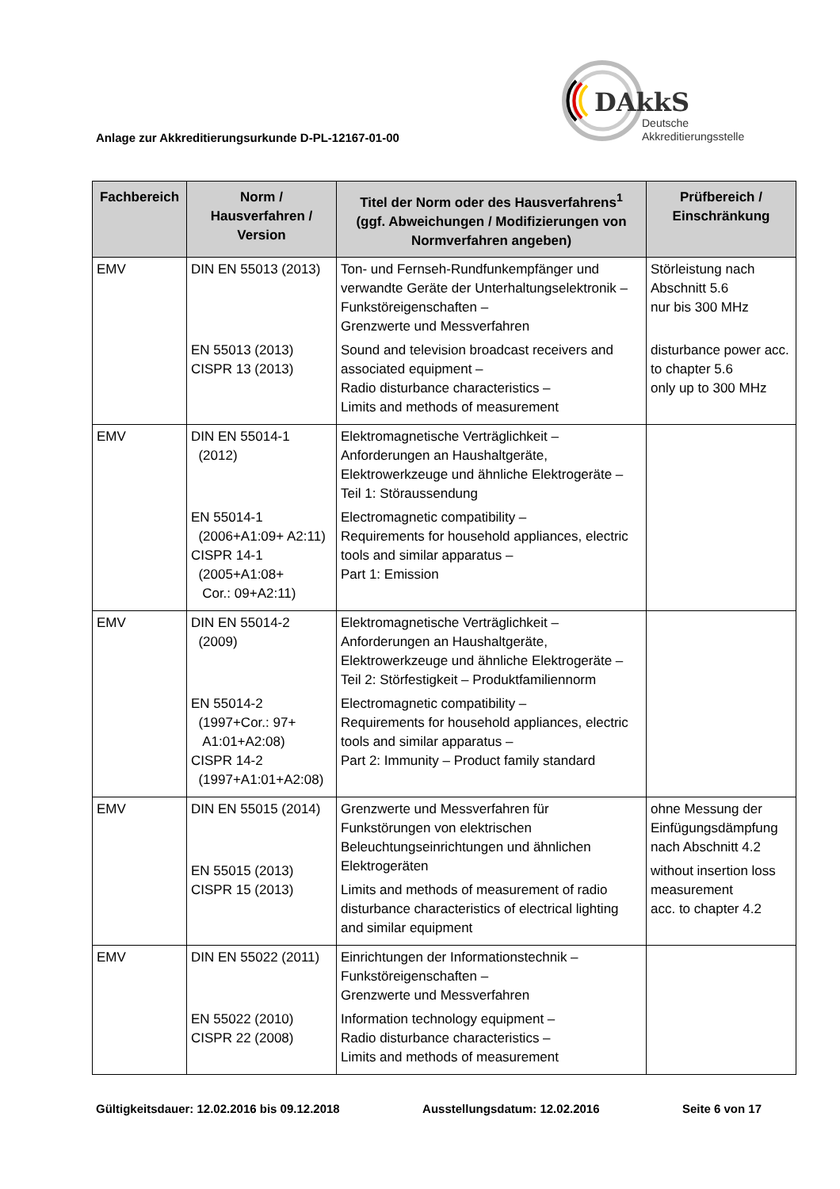DAkkS
Deutsche
Akkreditierungsstelle
Anlage zur Akkreditierungsurkunde D-PL-12167-01-00
| Fachbereich | Norm / Hausverfahren / Version | Titel der Norm oder des Hausverfahrens<sup>1</sup> (ggf. Abweichungen / Modifizierungen von Normverfahren angeben) | Prüfbereich / Einschränkung |
| --- | --- | --- | --- |
| EMV | DIN EN 55013 (2013) EN 55013 (2013) CISPR 13 (2013) | Ton- und Fernseh-Rundfunkempfänger und verwandte Geräte der Unterhaltungselektronik – Funkstöreigenschaften – Grenzwerte und Messverfahren Sound and television broadcast receivers and associated equipment – Radio disturbance characteristics – Limits and methods of measurement | Störleistung nach Abschnitt 5.6 nur bis 300 MHz disturbance power acc. to chapter 5.6 only up to 300 MHz |
| EMV | DIN EN 55014-1 (2012) EN 55014-1 (2006+A1:09+ A2:11) CISPR 14-1 (2005+A1:08+ Cor.: 09+A2:11) | Elektromagnetische Verträglichkeit – Anforderungen an Haushaltgeräte, Elektrowerkzeuge und ähnliche Elektrogeräte – Teil 1: Störaussendung Electromagnetic compatibility – Requirements for household appliances, electric tools and similar apparatus – Part 1: Emission | |
| EMV | DIN EN 55014-2 (2009) EN 55014-2 (1997+Cor.: 97+ A1:01+A2:08) CISPR 14-2 (1997+A1:01+A2:08) | Elektromagnetische Verträglichkeit – Anforderungen an Haushaltgeräte, Elektrowerkzeuge und ähnliche Elektrogeräte – Teil 2: Störfestigkeit – Produktfamiliennorm Electromagnetic compatibility – Requirements for household appliances, electric tools and similar apparatus – Part 2: Immunity – Product family standard | |
| EMV | DIN EN 55015 (2014) EN 55015 (2013) CISPR 15 (2013) | Grenzwerte und Messverfahren für Funkstörungen von elektrischen Beleuchtungseinrichtungen und ähnlichen Elektrogeräten Limits and methods of measurement of radio disturbance characteristics of electrical lighting and similar equipment | ohne Messung der Einfügungsdämpfung nach Abschnitt 4.2 without insertion loss measurement acc. to chapter 4.2 |
| EMV | DIN EN 55022 (2011) EN 55022 (2010) CISPR 22 (2008) | Einrichtungen der Informationstechnik – Funkstöreigenschaften – Grenzwerte und Messverfahren Information technology equipment – Radio disturbance characteristics – Limits and methods of measurement | |
Gültigkeitsdauer: 12.02.2016 bis 09.12.2018 Ausstellungsdatum: 12.02.2016 Seite 6 von 17